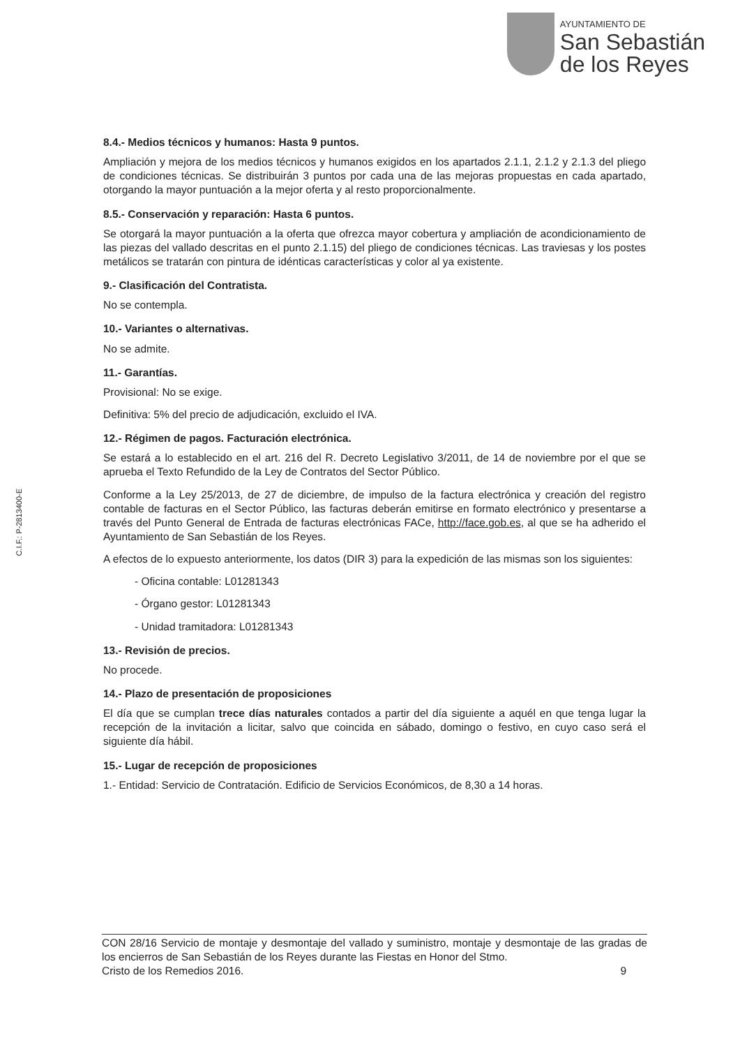AYUNTAMIENTO DE
San Sebastián
de los Reyes
C.I.F.: P-2813400-E
8.4.- Medios técnicos y humanos: Hasta 9 puntos.
Ampliación y mejora de los medios técnicos y humanos exigidos en los apartados 2.1.1, 2.1.2 y 2.1.3 del pliego de condiciones técnicas. Se distribuirán 3 puntos por cada una de las mejoras propuestas en cada apartado, otorgando la mayor puntuación a la mejor oferta y al resto proporcionalmente.
8.5.- Conservación y reparación: Hasta 6 puntos.
Se otorgará la mayor puntuación a la oferta que ofrezca mayor cobertura y ampliación de acondicionamiento de las piezas del vallado descritas en el punto 2.1.15) del pliego de condiciones técnicas. Las traviesas y los postes metálicos se tratarán con pintura de idénticas características y color al ya existente.
9.- Clasificación del Contratista.
No se contempla.
10.- Variantes o alternativas.
No se admite.
11.- Garantías.
Provisional: No se exige.
Definitiva: 5% del precio de adjudicación, excluido el IVA.
12.- Régimen de pagos. Facturación electrónica.
Se estará a lo establecido en el art. 216 del R. Decreto Legislativo 3/2011, de 14 de noviembre por el que se aprueba el Texto Refundido de la Ley de Contratos del Sector Público.
Conforme a la Ley 25/2013, de 27 de diciembre, de impulso de la factura electrónica y creación del registro contable de facturas en el Sector Público, las facturas deberán emitirse en formato electrónico y presentarse a través del Punto General de Entrada de facturas electrónicas FACe, http://face.gob.es, al que se ha adherido el Ayuntamiento de San Sebastián de los Reyes.
A efectos de lo expuesto anteriormente, los datos (DIR 3) para la expedición de las mismas son los siguientes:
- Oficina contable: L01281343
- Órgano gestor: L01281343
- Unidad tramitadora: L01281343
13.- Revisión de precios.
No procede.
14.- Plazo de presentación de proposiciones
El día que se cumplan trece días naturales contados a partir del día siguiente a aquél en que tenga lugar la recepción de la invitación a licitar, salvo que coincida en sábado, domingo o festivo, en cuyo caso será el siguiente día hábil.
15.- Lugar de recepción de proposiciones
1.- Entidad: Servicio de Contratación. Edificio de Servicios Económicos, de 8,30 a 14 horas.
CON 28/16 Servicio de montaje y desmontaje del vallado y suministro, montaje y desmontaje de las gradas de los encierros de San Sebastián de los Reyes durante las Fiestas en Honor del Stmo.
Cristo de los Remedios 2016. 9